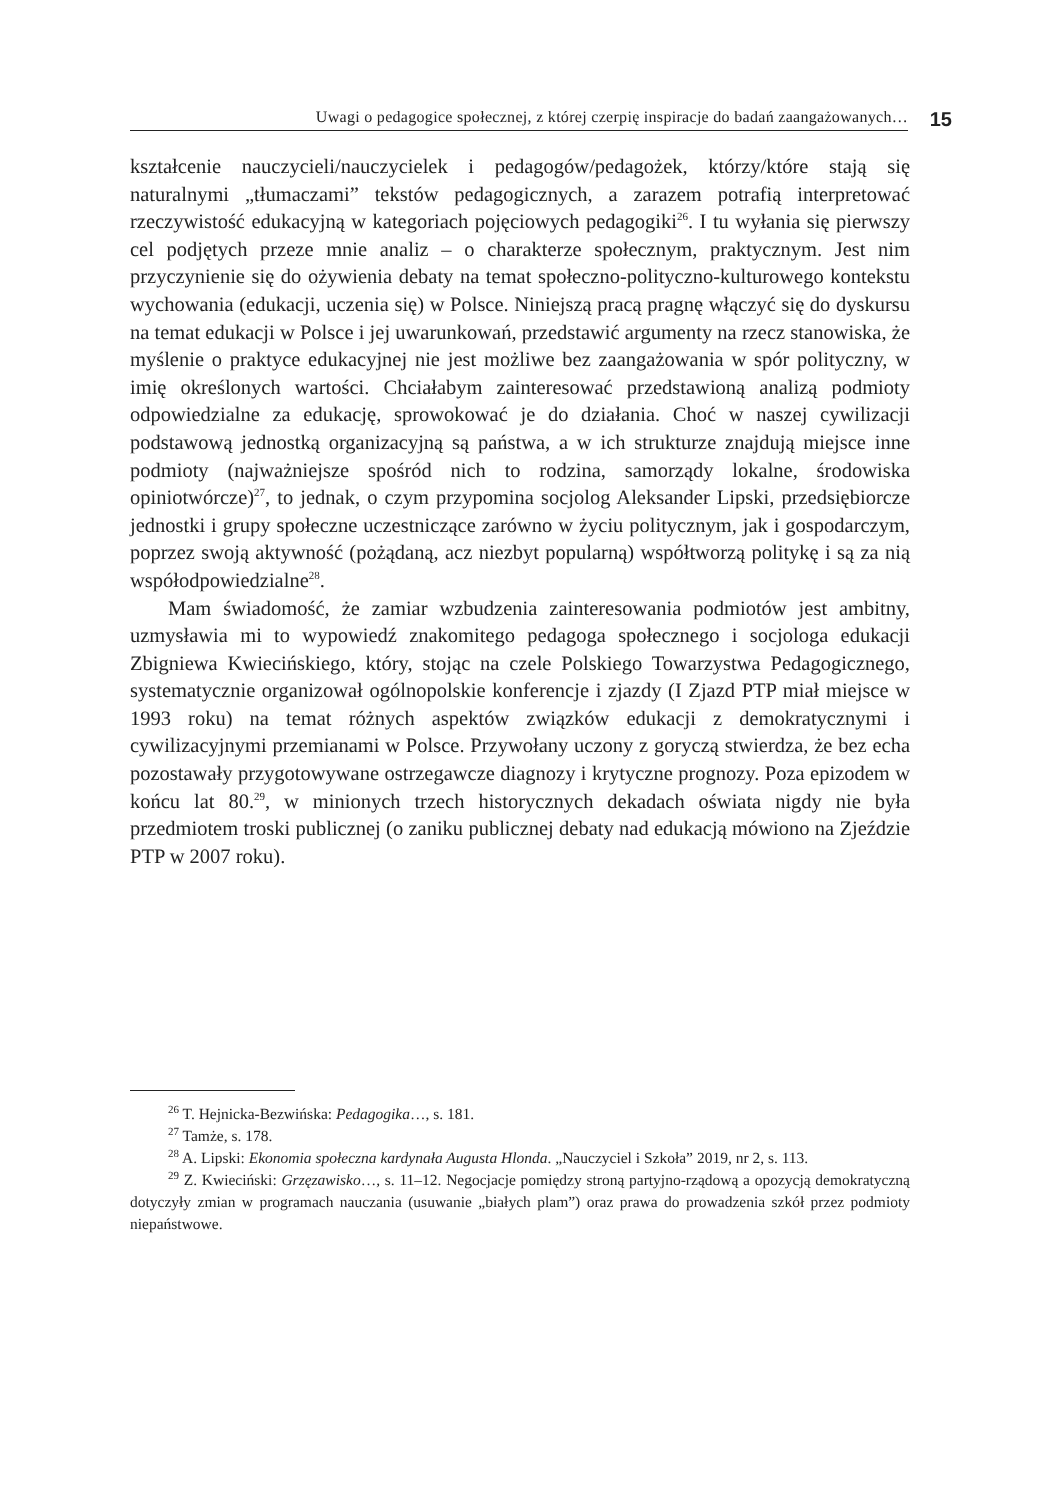Uwagi o pedagogice społecznej, z której czerpię inspiracje do badań zaangażowanych…
15
kształcenie nauczycieli/nauczycielek i pedagogów/pedagożek, którzy/które stają się naturalnymi „tłumaczami” tekstów pedagogicznych, a zarazem potrafią interpretować rzeczywistość edukacyjną w kategoriach pojęciowych pedagogiki<sup>26</sup>. I tu wyłania się pierwszy cel podjętych przeze mnie analiz – o charakterze społecznym, praktycznym. Jest nim przyczynienie się do ożywienia debaty na temat społeczno-polityczno-kulturowego kontekstu wychowania (edukacji, uczenia się) w Polsce. Niniejszą pracą pragnę włączyć się do dyskursu na temat edukacji w Polsce i jej uwarunkowań, przedstawić argumenty na rzecz stanowiska, że myślenie o praktyce edukacyjnej nie jest możliwe bez zaangażowania w spór polityczny, w imię określonych wartości. Chciałabym zainteresować przedstawioną analizą podmioty odpowiedzialne za edukację, sprowokować je do działania. Choć w naszej cywilizacji podstawową jednostką organizacyjną są państwa, a w ich strukturze znajdują miejsce inne podmioty (najważniejsze spośród nich to rodzina, samorządy lokalne, środowiska opiniotwórcze)<sup>27</sup>, to jednak, o czym przypomina socjolog Aleksander Lipski, przedsiębiorcze jednostki i grupy społeczne uczestniczące zarówno w życiu politycznym, jak i gospodarczym, poprzez swoją aktywność (pożądaną, acz niezbyt popularną) współtworzą politykę i są za nią współodpowiedzialne<sup>28</sup>.
Mam świadomość, że zamiar wzbudzenia zainteresowania podmiotów jest ambitny, uzmysławia mi to wypowiedź znakomitego pedagoga społecznego i socjologa edukacji Zbigniewa Kwiecińskiego, który, stojąc na czele Polskiego Towarzystwa Pedagogicznego, systematycznie organizował ogólnopolskie konferencje i zjazdy (I Zjazd PTP miał miejsce w 1993 roku) na temat różnych aspektów związków edukacji z demokratycznymi i cywilizacyjnymi przemianami w Polsce. Przywołany uczony z goryczą stwierdza, że bez echa pozostawały przygotowywane ostrzegawcze diagnozy i krytyczne prognozy. Poza epizodem w końcu lat 80.<sup>29</sup>, w minionych trzech historycznych dekadach oświata nigdy nie była przedmiotem troski publicznej (o zaniku publicznej debaty nad edukacją mówiono na Zjeździe PTP w 2007 roku).
<sup>26</sup> T. Hejnicka-Bezwińska: Pedagogika…, s. 181.
<sup>27</sup> Tamże, s. 178.
<sup>28</sup> A. Lipski: Ekonomia społeczna kardynała Augusta Hlonda. „Nauczyciel i Szkoła” 2019, nr 2, s. 113.
<sup>29</sup> Z. Kwieciński: Grzęzawisko…, s. 11–12. Negocjacje pomiędzy stroną partyjno-rządową a opozycją demokratyczną dotyczyły zmian w programach nauczania (usuwanie „białych plam”) oraz prawa do prowadzenia szkół przez podmioty niepaństwowe.